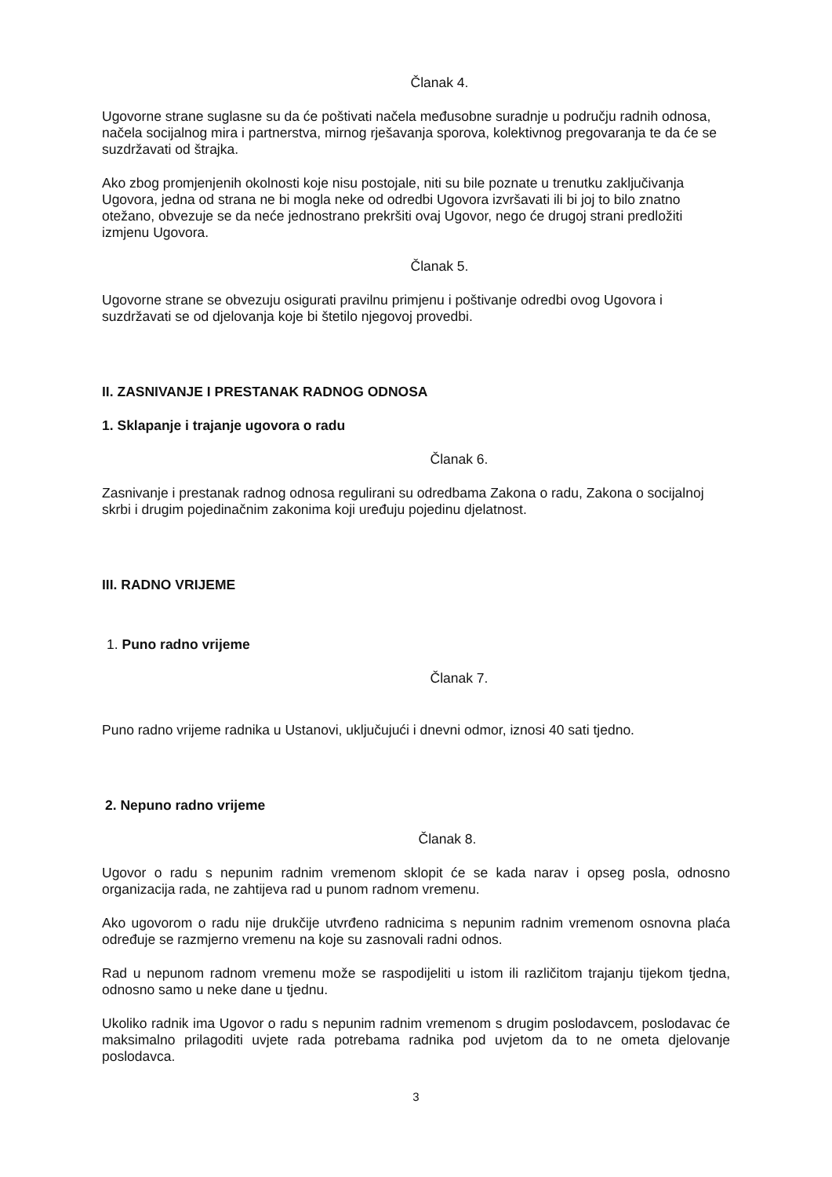Članak 4.
Ugovorne strane suglasne su da će poštivati načela međusobne suradnje u području radnih odnosa, načela socijalnog mira i partnerstva, mirnog rješavanja sporova, kolektivnog pregovaranja te da će se suzdržavati od štrajka.
Ako zbog promjenjenih okolnosti koje nisu postojale, niti su bile poznate u trenutku zaključivanja Ugovora, jedna od strana ne bi mogla neke od odredbi Ugovora izvršavati ili bi joj to bilo znatno otežano, obvezuje se da neće jednostrano prekršiti ovaj Ugovor, nego će drugoj strani predložiti izmjenu Ugovora.
Članak 5.
Ugovorne strane se obvezuju osigurati pravilnu primjenu i poštivanje odredbi ovog Ugovora i suzdržavati se od djelovanja koje bi štetilo njegovoj provedbi.
II. ZASNIVANJE I PRESTANAK RADNOG ODNOSA
1. Sklapanje i trajanje ugovora o radu
Članak 6.
Zasnivanje i prestanak radnog odnosa regulirani su odredbama Zakona o radu, Zakona o socijalnoj skrbi i drugim pojedinačnim zakonima koji uređuju pojedinu djelatnost.
III. RADNO VRIJEME
1. Puno radno vrijeme
Članak 7.
Puno radno vrijeme radnika u Ustanovi, uključujući i dnevni odmor, iznosi 40 sati tjedno.
2. Nepuno radno vrijeme
Članak 8.
Ugovor o radu s nepunim radnim vremenom sklopit će se kada narav i opseg posla, odnosno organizacija rada, ne zahtijeva rad u punom radnom vremenu.
Ako ugovorom o radu nije drukčije utvrđeno radnicima s nepunim radnim vremenom osnovna plaća određuje se razmjerno vremenu na koje su zasnovali radni odnos.
Rad u nepunom radnom vremenu može se raspodijeliti u istom ili različitom trajanju tijekom tjedna, odnosno samo u neke dane u tjednu.
Ukoliko radnik ima Ugovor o radu s nepunim radnim vremenom s drugim poslodavcem, poslodavac će maksimalno prilagoditi uvjete rada potrebama radnika pod uvjetom da to ne ometa djelovanje poslodavca.
3